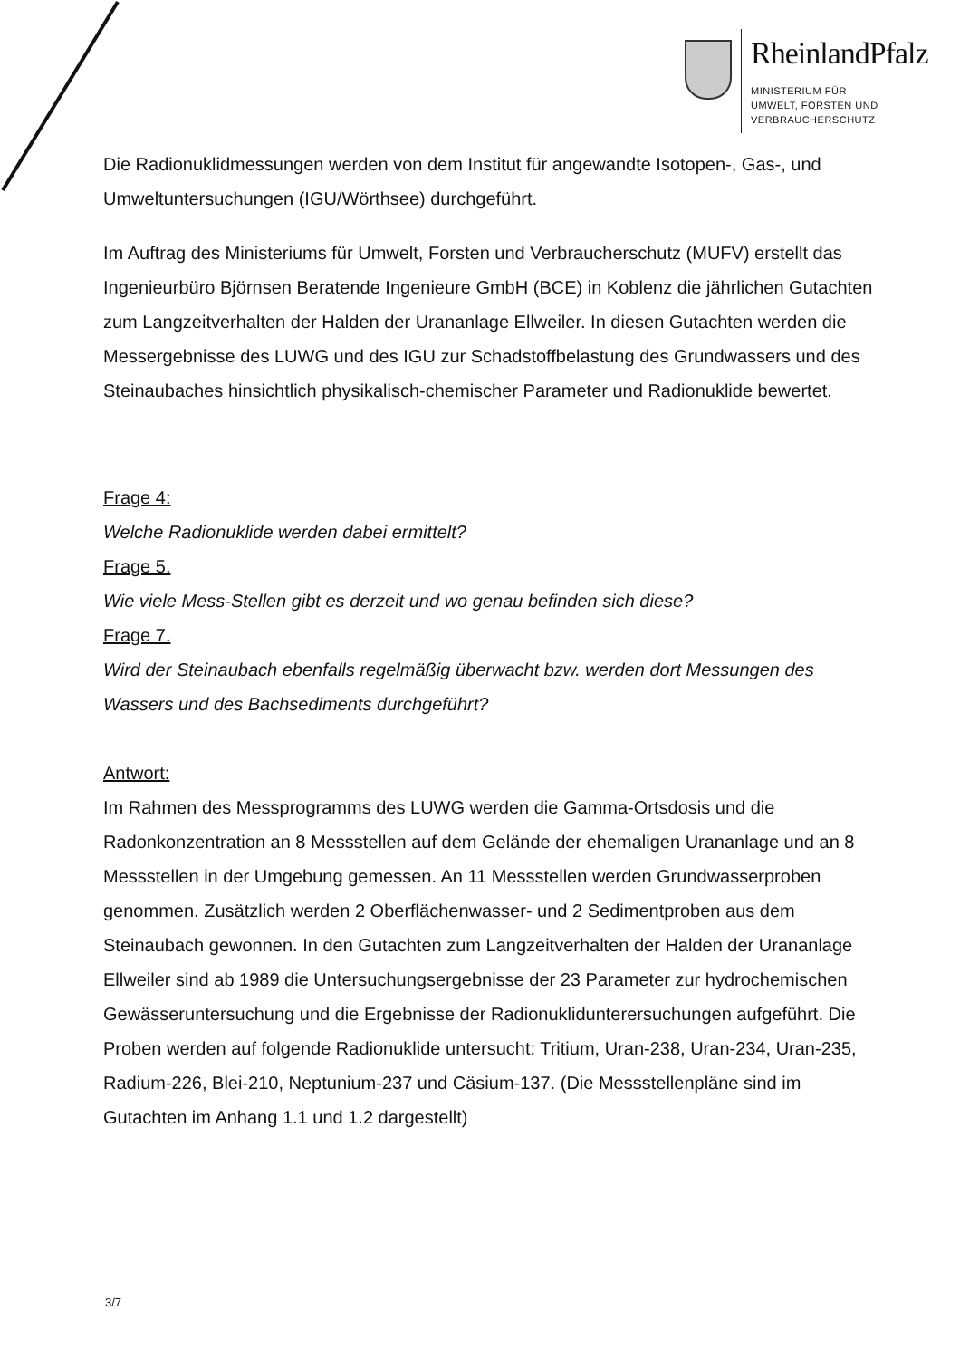RheinlandPfalz
MINISTERIUM FÜR
UMWELT, FORSTEN UND
VERBRAUCHERSCHUTZ
Die Radionuklidmessungen werden von dem Institut für angewandte Isotopen-, Gas-, und Umweltuntersuchungen (IGU/Wörthsee) durchgeführt.
Im Auftrag des Ministeriums für Umwelt, Forsten und Verbraucherschutz (MUFV) erstellt das Ingenieurbüro Björnsen Beratende Ingenieure GmbH (BCE) in Koblenz die jährlichen Gutachten zum Langzeitverhalten der Halden der Urananlage Ellweiler. In diesen Gutachten werden die Messergebnisse des LUWG und des IGU zur Schadstoffbelastung des Grundwassers und des Steinaubaches hinsichtlich physikalisch-chemischer Parameter und Radionuklide bewertet.
Frage 4:
Welche Radionuklide werden dabei ermittelt?
Frage 5.
Wie viele Mess-Stellen gibt es derzeit und wo genau befinden sich diese?
Frage 7.
Wird der Steinaubach ebenfalls regelmäßig überwacht bzw. werden dort Messungen des Wassers und des Bachsediments durchgeführt?
Antwort:
Im Rahmen des Messprogramms des LUWG werden die Gamma-Ortsdosis und die Radonkonzentration an 8 Messstellen auf dem Gelände der ehemaligen Urananlage und an 8 Messstellen in der Umgebung gemessen. An 11 Messstellen werden Grundwasserproben genommen. Zusätzlich werden 2 Oberflächenwasser- und 2 Sedimentproben aus dem Steinaubach gewonnen. In den Gutachten zum Langzeitverhalten der Halden der Urananlage Ellweiler sind ab 1989 die Untersuchungsergebnisse der 23 Parameter zur hydrochemischen Gewässeruntersuchung und die Ergebnisse der Radionuklidunterersuchungen aufgeführt. Die Proben werden auf folgende Radionuklide untersucht: Tritium, Uran-238, Uran-234, Uran-235, Radium-226, Blei-210, Neptunium-237 und Cäsium-137. (Die Messstellenpläne sind im Gutachten im Anhang 1.1 und 1.2 dargestellt)
3/7